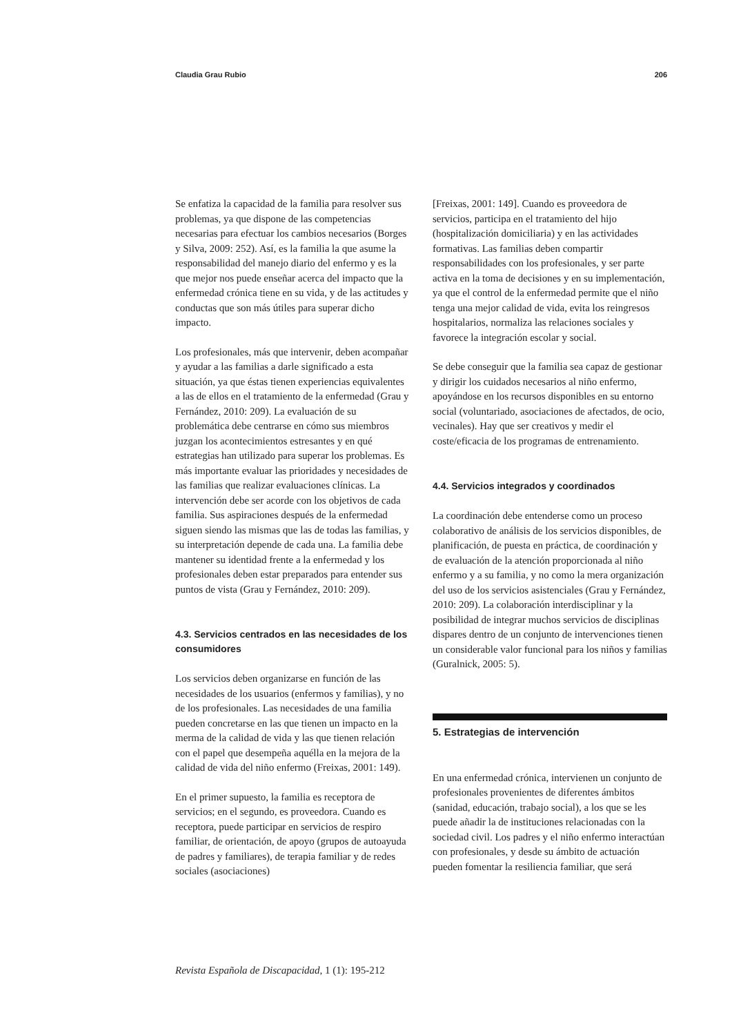Claudia Grau Rubio 206
Se enfatiza la capacidad de la familia para resolver sus problemas, ya que dispone de las competencias necesarias para efectuar los cambios necesarios (Borges y Silva, 2009: 252). Así, es la familia la que asume la responsabilidad del manejo diario del enfermo y es la que mejor nos puede enseñar acerca del impacto que la enfermedad crónica tiene en su vida, y de las actitudes y conductas que son más útiles para superar dicho impacto.
Los profesionales, más que intervenir, deben acompañar y ayudar a las familias a darle significado a esta situación, ya que éstas tienen experiencias equivalentes a las de ellos en el tratamiento de la enfermedad (Grau y Fernández, 2010: 209). La evaluación de su problemática debe centrarse en cómo sus miembros juzgan los acontecimientos estresantes y en qué estrategias han utilizado para superar los problemas. Es más importante evaluar las prioridades y necesidades de las familias que realizar evaluaciones clínicas. La intervención debe ser acorde con los objetivos de cada familia. Sus aspiraciones después de la enfermedad siguen siendo las mismas que las de todas las familias, y su interpretación depende de cada una. La familia debe mantener su identidad frente a la enfermedad y los profesionales deben estar preparados para entender sus puntos de vista (Grau y Fernández, 2010: 209).
4.3. Servicios centrados en las necesidades de los consumidores
Los servicios deben organizarse en función de las necesidades de los usuarios (enfermos y familias), y no de los profesionales. Las necesidades de una familia pueden concretarse en las que tienen un impacto en la merma de la calidad de vida y las que tienen relación con el papel que desempeña aquélla en la mejora de la calidad de vida del niño enfermo (Freixas, 2001: 149).
En el primer supuesto, la familia es receptora de servicios; en el segundo, es proveedora. Cuando es receptora, puede participar en servicios de respiro familiar, de orientación, de apoyo (grupos de autoayuda de padres y familiares), de terapia familiar y de redes sociales (asociaciones)
[Freixas, 2001: 149]. Cuando es proveedora de servicios, participa en el tratamiento del hijo (hospitalización domiciliaria) y en las actividades formativas. Las familias deben compartir responsabilidades con los profesionales, y ser parte activa en la toma de decisiones y en su implementación, ya que el control de la enfermedad permite que el niño tenga una mejor calidad de vida, evita los reingresos hospitalarios, normaliza las relaciones sociales y favorece la integración escolar y social.
Se debe conseguir que la familia sea capaz de gestionar y dirigir los cuidados necesarios al niño enfermo, apoyándose en los recursos disponibles en su entorno social (voluntariado, asociaciones de afectados, de ocio, vecinales). Hay que ser creativos y medir el coste/eficacia de los programas de entrenamiento.
4.4. Servicios integrados y coordinados
La coordinación debe entenderse como un proceso colaborativo de análisis de los servicios disponibles, de planificación, de puesta en práctica, de coordinación y de evaluación de la atención proporcionada al niño enfermo y a su familia, y no como la mera organización del uso de los servicios asistenciales (Grau y Fernández, 2010: 209). La colaboración interdisciplinar y la posibilidad de integrar muchos servicios de disciplinas dispares dentro de un conjunto de intervenciones tienen un considerable valor funcional para los niños y familias (Guralnick, 2005: 5).
5. Estrategias de intervención
En una enfermedad crónica, intervienen un conjunto de profesionales provenientes de diferentes ámbitos (sanidad, educación, trabajo social), a los que se les puede añadir la de instituciones relacionadas con la sociedad civil. Los padres y el niño enfermo interactúan con profesionales, y desde su ámbito de actuación pueden fomentar la resiliencia familiar, que será
Revista Española de Discapacidad, 1 (1): 195-212